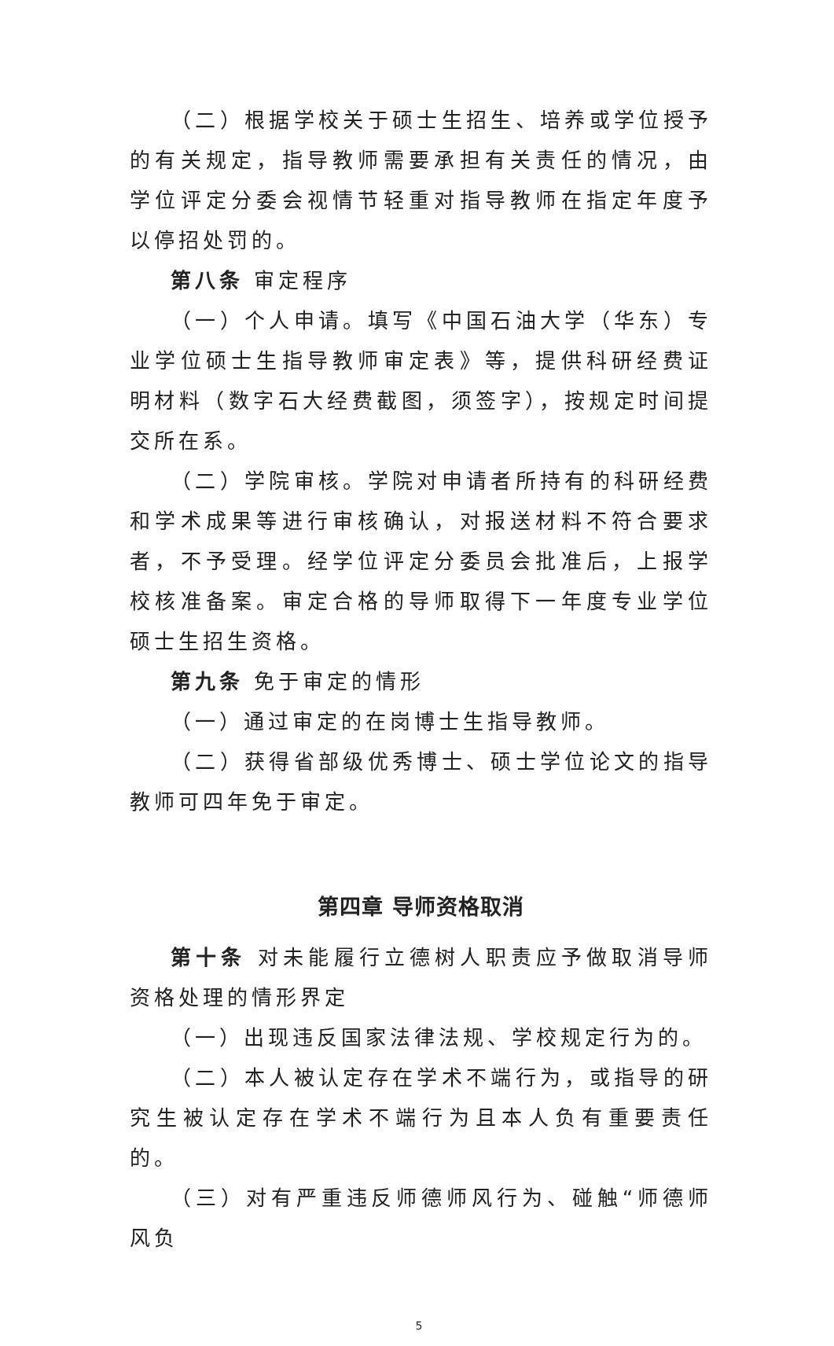（二）根据学校关于硕士生招生、培养或学位授予的有关规定，指导教师需要承担有关责任的情况，由学位评定分委会视情节轻重对指导教师在指定年度予以停招处罚的。
第八条 审定程序
（一）个人申请。填写《中国石油大学（华东）专业学位硕士生指导教师审定表》等，提供科研经费证明材料（数字石大经费截图，须签字），按规定时间提交所在系。
（二）学院审核。学院对申请者所持有的科研经费和学术成果等进行审核确认，对报送材料不符合要求者，不予受理。经学位评定分委员会批准后，上报学校核准备案。审定合格的导师取得下一年度专业学位硕士生招生资格。
第九条 免于审定的情形
（一）通过审定的在岗博士生指导教师。
（二）获得省部级优秀博士、硕士学位论文的指导教师可四年免于审定。
第四章 导师资格取消
第十条 对未能履行立德树人职责应予做取消导师资格处理的情形界定
（一）出现违反国家法律法规、学校规定行为的。
（二）本人被认定存在学术不端行为，或指导的研究生被认定存在学术不端行为且本人负有重要责任的。
（三）对有严重违反师德师风行为、碰触“师德师风负
5